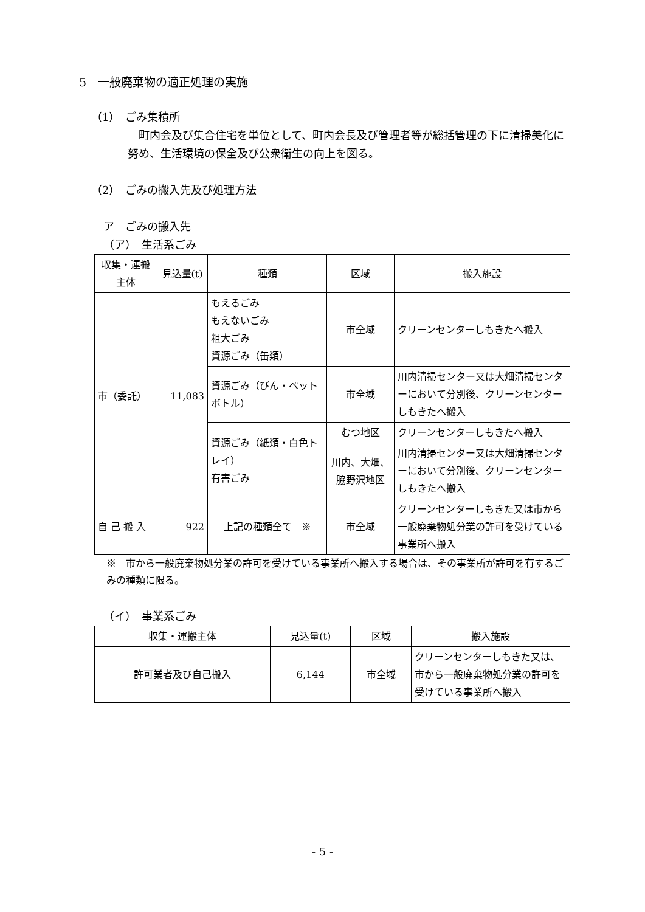5　一般廃棄物の適正処理の実施
（1）　ごみ集積所
町内会及び集合住宅を単位として、町内会長及び管理者等が総括管理の下に清掃美化に努め、生活環境の保全及び公衆衛生の向上を図る。
（2）　ごみの搬入先及び処理方法
ア　ごみの搬入先
（ア）　生活系ごみ
| 収集・運搬主体 | 見込量(t) | 種類 | 区域 | 搬入施設 |
| --- | --- | --- | --- | --- |
| 市（委託） | 11,083 | もえるごみ もえないごみ 粗大ごみ 資源ごみ（缶類） | 市全域 | クリーンセンターしもきたへ搬入 |
| | | 資源ごみ（びん・ペットボトル） | 市全域 | 川内清掃センター又は大畑清掃センターにおいて分別後、クリーンセンターしもきたへ搬入 |
| | | 資源ごみ（紙類・白色トレイ） 有害ごみ | むつ地区 | クリーンセンターしもきたへ搬入 |
| | | | 川内、大畑、脇野沢地区 | 川内清掃センター又は大畑清掃センターにおいて分別後、クリーンセンターしもきたへ搬入 |
| 自 己 搬 入 | 922 | 上記の種類全て ※ | 市全域 | クリーンセンターしもきた又は市から一般廃棄物処分業の許可を受けている事業所へ搬入 |
※　市から一般廃棄物処分業の許可を受けている事業所へ搬入する場合は、その事業所が許可を有するごみの種類に限る。
（イ）　事業系ごみ
| 収集・運搬主体 | 見込量(t) | 区域 | 搬入施設 |
| --- | --- | --- | --- |
| 許可業者及び自己搬入 | 6,144 | 市全域 | クリーンセンターしもきた又は、市から一般廃棄物処分業の許可を受けている事業所へ搬入 |
- 5 -